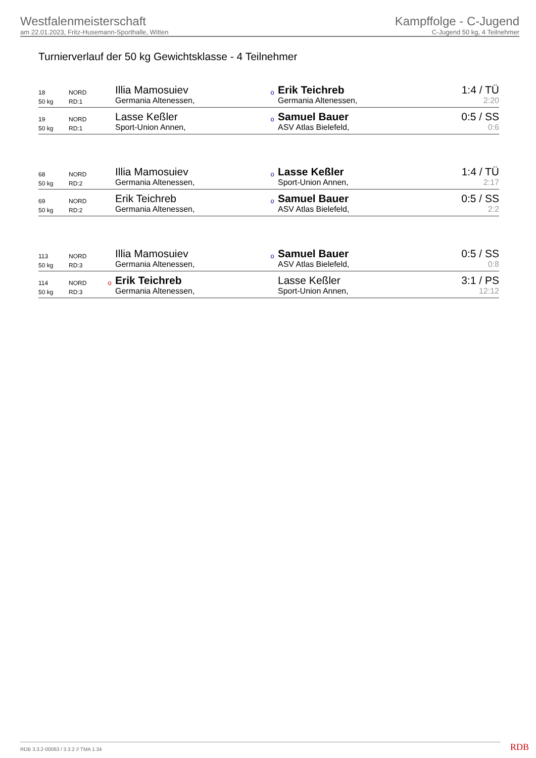Westfalenmeisterschaft
am 22.01.2023, Fritz-Husemann-Sporthalle, Witten
Kampffolge - C-Jugend
C-Jugend 50 kg, 4 Teilnehmer
Turnierverlauf der 50 kg Gewichtsklasse - 4 Teilnehmer
| 18 | NORD | | Illia Mamosuiev | o | Erik Teichreb | 1:4 / TÜ |
| 50 kg | RD:1 | | Germania Altenessen, | | Germania Altenessen, | 2:20 |
| 19 | NORD | | Lasse Keßler | o | Samuel Bauer | 0:5 / SS |
| 50 kg | RD:1 | | Sport-Union Annen, | | ASV Atlas Bielefeld, | 0:6 |
| 68 | NORD | | Illia Mamosuiev | o | Lasse Keßler | 1:4 / TÜ |
| 50 kg | RD:2 | | Germania Altenessen, | | Sport-Union Annen, | 2:17 |
| 69 | NORD | | Erik Teichreb | o | Samuel Bauer | 0:5 / SS |
| 50 kg | RD:2 | | Germania Altenessen, | | ASV Atlas Bielefeld, | 2:2 |
| 113 | NORD | | Illia Mamosuiev | o | Samuel Bauer | 0:5 / SS |
| 50 kg | RD:3 | | Germania Altenessen, | | ASV Atlas Bielefeld, | 0:8 |
| 114 | NORD | o | Erik Teichreb | | Lasse Keßler | 3:1 / PS |
| 50 kg | RD:3 | | Germania Altenessen, | | Sport-Union Annen, | 12:12 |
RDB 3.3.2-00063 / 3.3.2 // TMA 1.34
RDB